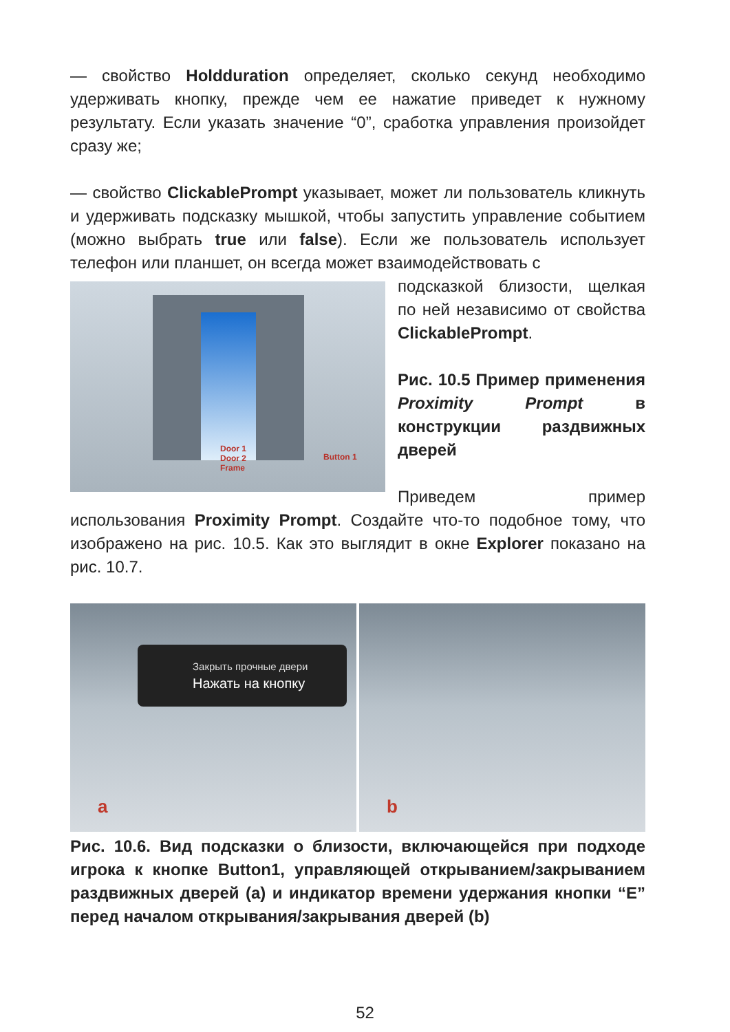— свойство Holdduration определяет, сколько секунд необходимо удерживать кнопку, прежде чем ее нажатие приведет к нужному результату. Если указать значение “0”, сработка управления произойдет сразу же;
— свойство ClickablePrompt указывает, может ли пользователь кликнуть и удерживать подсказку мышкой, чтобы запустить управление событием (можно выбрать true или false). Если же пользователь использует телефон или планшет, он всегда может взаимодействовать с
Door 1
Door 2
Frame
Button 1
подсказкой близости, щелкая по ней независимо от свойства ClickablePrompt.
Рис. 10.5 Пример применения Proximity Prompt в конструкции раздвижных дверей
Приведем пример использования Proximity Prompt. Создайте что-то подобное тому, что изображено на рис. 10.5. Как это выглядит в окне Explorer показано на рис. 10.7.
Закрыть прочные двери
Нажать на кнопку
a
b
Рис. 10.6. Вид подсказки о близости, включающейся при подходе игрока к кнопке Button1, управляющей открыванием/закрыванием раздвижных дверей (a) и индикатор времени удержания кнопки “E” перед началом открывания/закрывания дверей (b)
52